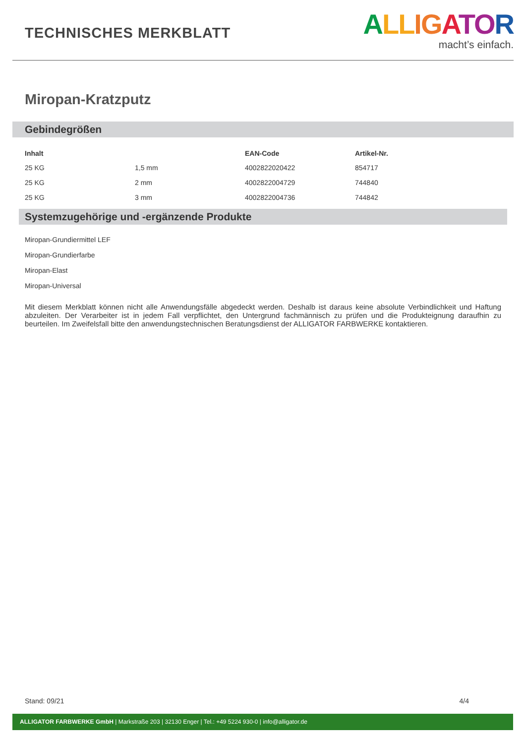TECHNISCHES MERKBLATT
ALL IG ATOR
macht’s einfach.
Miropan-Kratzputz
Gebindegrößen
| Inhalt | | EAN-Code | Artikel-Nr. |
| --- | --- | --- | --- |
| 25 KG | 1,5 mm | 4002822020422 | 854717 |
| 25 KG | 2 mm | 4002822004729 | 744840 |
| 25 KG | 3 mm | 4002822004736 | 744842 |
Systemzugehörige und -ergänzende Produkte
Miropan-Grundiermittel LEF
Miropan-Grundierfarbe
Miropan-Elast
Miropan-Universal
Mit diesem Merkblatt können nicht alle Anwendungsfälle abgedeckt werden. Deshalb ist daraus keine absolute Verbindlichkeit und Haftung abzuleiten. Der Verarbeiter ist in jedem Fall verpflichtet, den Untergrund fachmännisch zu prüfen und die Produkteignung daraufhin zu beurteilen. Im Zweifelsfall bitte den anwendungstechnischen Beratungsdienst der ALLIGATOR FARBWERKE kontaktieren.
Stand: 09/21 4/4
ALLIGATOR FARBWERKE GmbH | Markstraße 203 | 32130 Enger | Tel.: +49 5224 930-0 | info@alligator.de